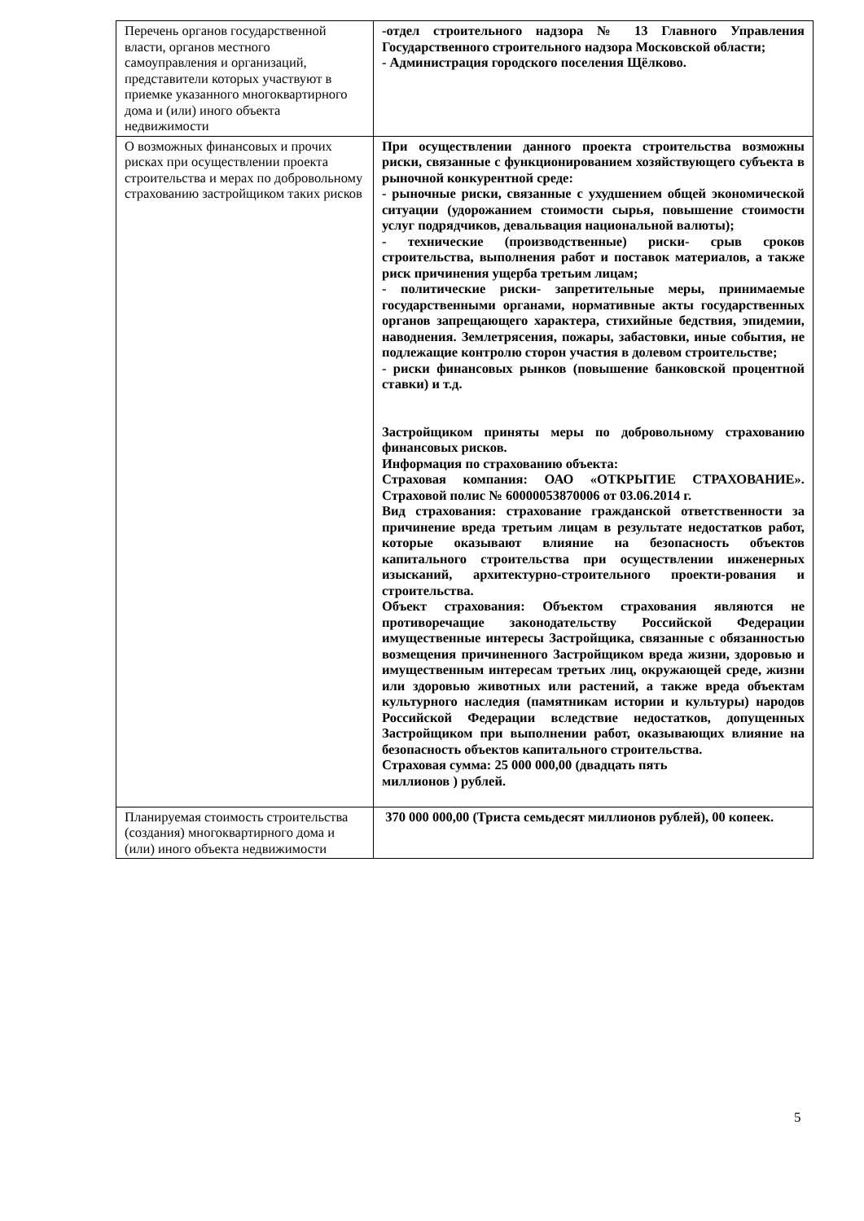| Перечень органов государственной власти, органов местного самоуправления и организаций, представители которых участвуют в приемке указанного многоквартирного дома и (или) иного объекта недвижимости | -отдел строительного надзора № 13 Главного Управления Государственного строительного надзора Московской области; - Администрация городского поселения Щёлково. |
| О возможных финансовых и прочих рисках при осуществлении проекта строительства и мерах по добровольному страхованию застройщиком таких рисков | При осуществлении данного проекта строительства возможны риски, связанные с функционированием хозяйствующего субъекта в рыночной конкурентной среде: - рыночные риски, связанные с ухудшением общей экономической ситуации (удорожанием стоимости сырья, повышение стоимости услуг подрядчиков, девальвация национальной валюты); - технические (производственные) риски- срыв сроков строительства, выполнения работ и поставок материалов, а также риск причинения ущерба третьим лицам; - политические риски- запретительные меры, принимаемые государственными органами, нормативные акты государственных органов запрещающего характера, стихийные бедствия, эпидемии, наводнения. Землетрясения, пожары, забастовки, иные события, не подлежащие контролю сторон участия в долевом строительстве; - риски финансовых рынков (повышение банковской процентной ставки) и т.д. Застройщиком приняты меры по добровольному страхованию финансовых рисков. Информация по страхованию объекта: Страховая компания: ОАО «ОТКРЫТИЕ СТРАХОВАНИЕ». Страховой полис № 60000053870006 от 03.06.2014 г. Вид страхования: страхование гражданской ответственности за причинение вреда третьим лицам в результате недостатков работ, которые оказывают влияние на безопасность объектов капитального строительства при осуществлении инженерных изысканий, архитектурно-строительного проекти-рования и строительства. Объект страхования: Объектом страхования являются не противоречащие законодательству Российской Федерации имущественные интересы Застройщика, связанные с обязанностью возмещения причиненного Застройщиком вреда жизни, здоровью и имущественным интересам третьих лиц, окружающей среде, жизни или здоровью животных или растений, а также вреда объектам культурного наследия (памятникам истории и культуры) народов Российской Федерации вследствие недостатков, допущенных Застройщиком при выполнении работ, оказывающих влияние на безопасность объектов капитального строительства. Страховая сумма: 25 000 000,00 (двадцать пять миллионов ) рублей. |
| Планируемая стоимость строительства (создания) многоквартирного дома и (или) иного объекта недвижимости | 370 000 000,00 (Триста семьдесят миллионов рублей), 00 копеек. |
5